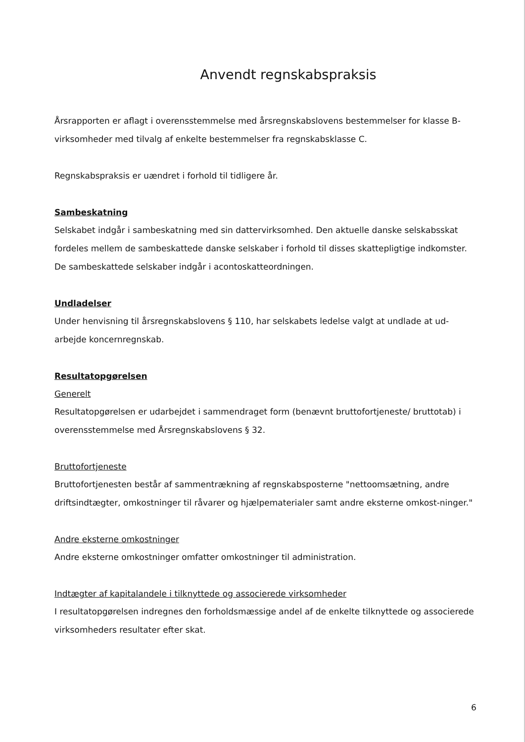Anvendt regnskabspraksis
Årsrapporten er aflagt i overensstemmelse med årsregnskabslovens bestemmelser for klasse B-virksomheder med tilvalg af enkelte bestemmelser fra regnskabsklasse C.
Regnskabspraksis er uændret i forhold til tidligere år.
Sambeskatning
Selskabet indgår i sambeskatning med sin dattervirksomhed. Den aktuelle danske selskabsskat fordeles mellem de sambeskattede danske selskaber i forhold til disses skattepligtige indkomster. De sambeskattede selskaber indgår i acontoskatteordningen.
Undladelser
Under henvisning til årsregnskabslovens § 110, har selskabets ledelse valgt at undlade at ud-arbejde koncernregnskab.
Resultatopgørelsen
Generelt
Resultatopgørelsen er udarbejdet i sammendraget form (benævnt bruttofortjeneste/ bruttotab) i overensstemmelse med Årsregnskabslovens § 32.
Bruttofortjeneste
Bruttofortjenesten består af sammentrækning af regnskabsposterne "nettoomsætning, andre driftsindtægter, omkostninger til råvarer og hjælpematerialer samt andre eksterne omkost-ninger."
Andre eksterne omkostninger
Andre eksterne omkostninger omfatter omkostninger til administration.
Indtægter af kapitalandele i tilknyttede og associerede virksomheder
I resultatopgørelsen indregnes den forholdsmæssige andel af de enkelte tilknyttede og associerede virksomheders resultater efter skat.
6